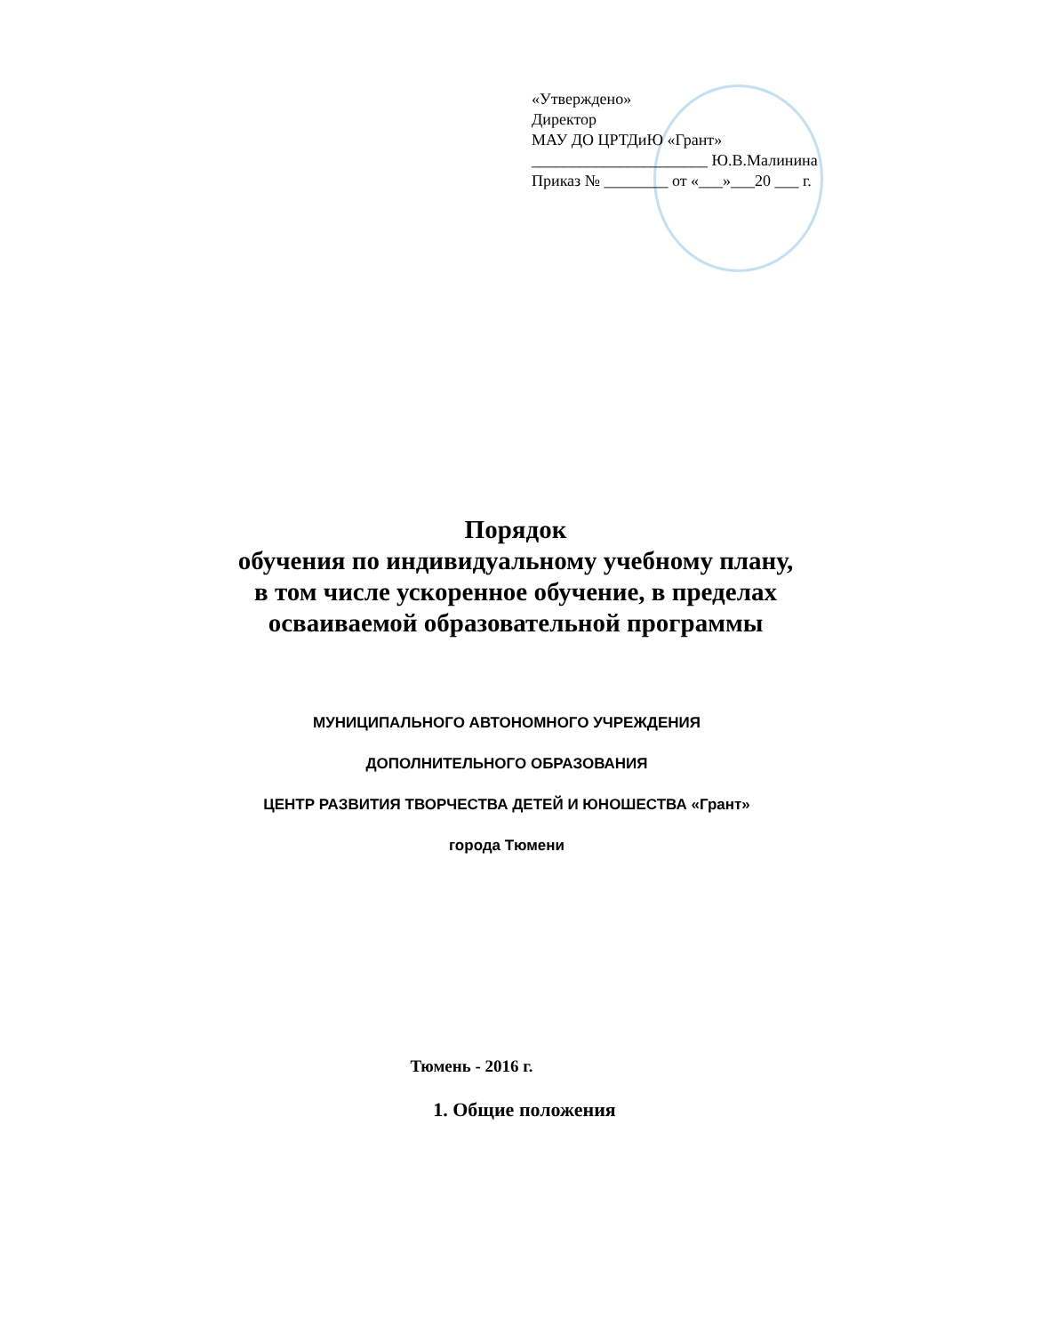«Утверждено»
Директор
МАУ ДО ЦРТДиЮ «Грант»
______________________ Ю.В.Малинина
Приказ № ________ от «___»___20 ___ г.
Порядок
обучения по индивидуальному учебному плану,
в том числе ускоренное обучение, в пределах
осваиваемой образовательной программы
МУНИЦИПАЛЬНОГО АВТОНОМНОГО УЧРЕЖДЕНИЯ
ДОПОЛНИТЕЛЬНОГО ОБРАЗОВАНИЯ
ЦЕНТР РАЗВИТИЯ ТВОРЧЕСТВА ДЕТЕЙ И ЮНОШЕСТВА «Грант»
города Тюмени
Тюмень - 2016 г.
1. Общие положения